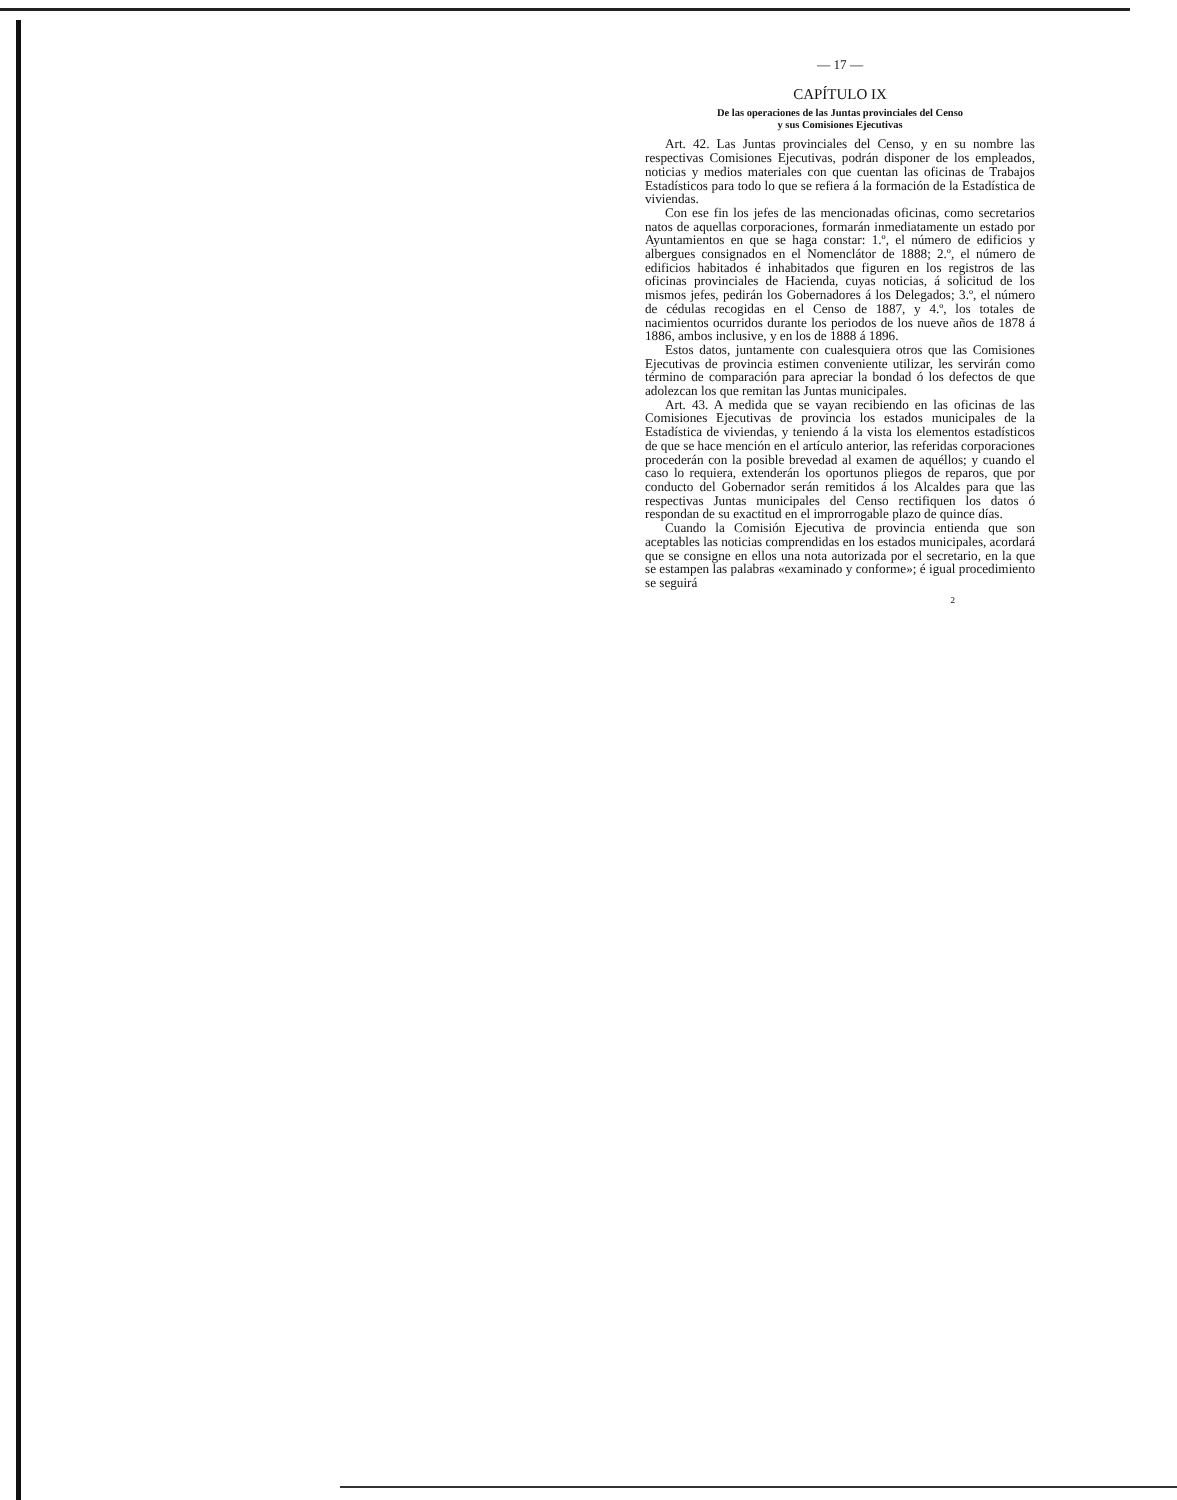— 17 —
CAPÍTULO IX
De las operaciones de las Juntas provinciales del Censo
y sus Comisiones Ejecutivas
Art. 42. Las Juntas provinciales del Censo, y en su nombre las respectivas Comisiones Ejecutivas, podrán disponer de los empleados, noticias y medios materiales con que cuentan las oficinas de Trabajos Estadísticos para todo lo que se refiera á la formación de la Estadística de viviendas.
Con ese fin los jefes de las mencionadas oficinas, como secretarios natos de aquellas corporaciones, formarán inmediatamente un estado por Ayuntamientos en que se haga constar: 1.º, el número de edificios y albergues consignados en el Nomenclátor de 1888; 2.º, el número de edificios habitados é inhabitados que figuren en los registros de las oficinas provinciales de Hacienda, cuyas noticias, á solicitud de los mismos jefes, pedirán los Gobernadores á los Delegados; 3.º, el número de cédulas recogidas en el Censo de 1887, y 4.º, los totales de nacimientos ocurridos durante los periodos de los nueve años de 1878 á 1886, ambos inclusive, y en los de 1888 á 1896.
Estos datos, juntamente con cualesquiera otros que las Comisiones Ejecutivas de provincia estimen conveniente utilizar, les servirán como término de comparación para apreciar la bondad ó los defectos de que adolezcan los que remitan las Juntas municipales.
Art. 43. A medida que se vayan recibiendo en las oficinas de las Comisiones Ejecutivas de provincia los estados municipales de la Estadística de viviendas, y teniendo á la vista los elementos estadísticos de que se hace mención en el artículo anterior, las referidas corporaciones procederán con la posible brevedad al examen de aquéllos; y cuando el caso lo requiera, extenderán los oportunos pliegos de reparos, que por conducto del Gobernador serán remitidos á los Alcaldes para que las respectivas Juntas municipales del Censo rectifiquen los datos ó respondan de su exactitud en el improrrogable plazo de quince días.
Cuando la Comisión Ejecutiva de provincia entienda que son aceptables las noticias comprendidas en los estados municipales, acordará que se consigne en ellos una nota autorizada por el secretario, en la que se estampen las palabras «examinado y conforme»; é igual procedimiento se seguirá
2